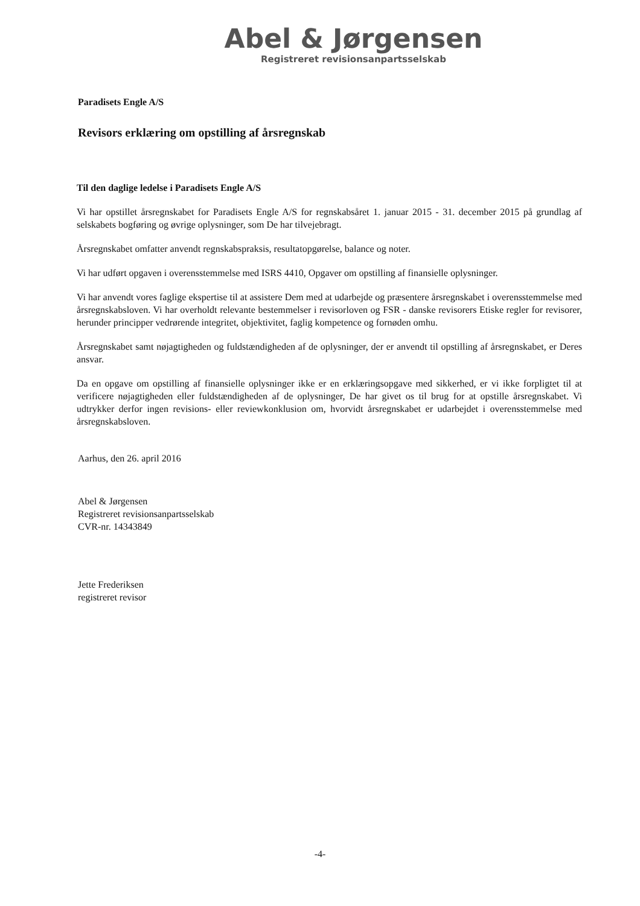Abel & Jørgensen
Registreret revisionsanpartsselskab
Paradisets Engle A/S
Revisors erklæring om opstilling af årsregnskab
Til den daglige ledelse i Paradisets Engle A/S
Vi har opstillet årsregnskabet for Paradisets Engle A/S for regnskabsåret 1. januar 2015 - 31. december 2015 på grundlag af selskabets bogføring og øvrige oplysninger, som De har tilvejebragt.
Årsregnskabet omfatter anvendt regnskabspraksis, resultatopgørelse, balance og noter.
Vi har udført opgaven i overensstemmelse med ISRS 4410, Opgaver om opstilling af finansielle oplysninger.
Vi har anvendt vores faglige ekspertise til at assistere Dem med at udarbejde og præsentere årsregnskabet i overensstemmelse med årsregnskabsloven. Vi har overholdt relevante bestemmelser i revisorloven og FSR - danske revisorers Etiske regler for revisorer, herunder principper vedrørende integritet, objektivitet, faglig kompetence og fornøden omhu.
Årsregnskabet samt nøjagtigheden og fuldstændigheden af de oplysninger, der er anvendt til opstilling af årsregnskabet, er Deres ansvar.
Da en opgave om opstilling af finansielle oplysninger ikke er en erklæringsopgave med sikkerhed, er vi ikke forpligtet til at verificere nøjagtigheden eller fuldstændigheden af de oplysninger, De har givet os til brug for at opstille årsregnskabet. Vi udtrykker derfor ingen revisions- eller reviewkonklusion om, hvorvidt årsregnskabet er udarbejdet i overensstemmelse med årsregnskabsloven.
Aarhus, den 26. april 2016
Abel & Jørgensen
Registreret revisionsanpartsselskab
CVR-nr. 14343849
Jette Frederiksen
registreret revisor
-4-